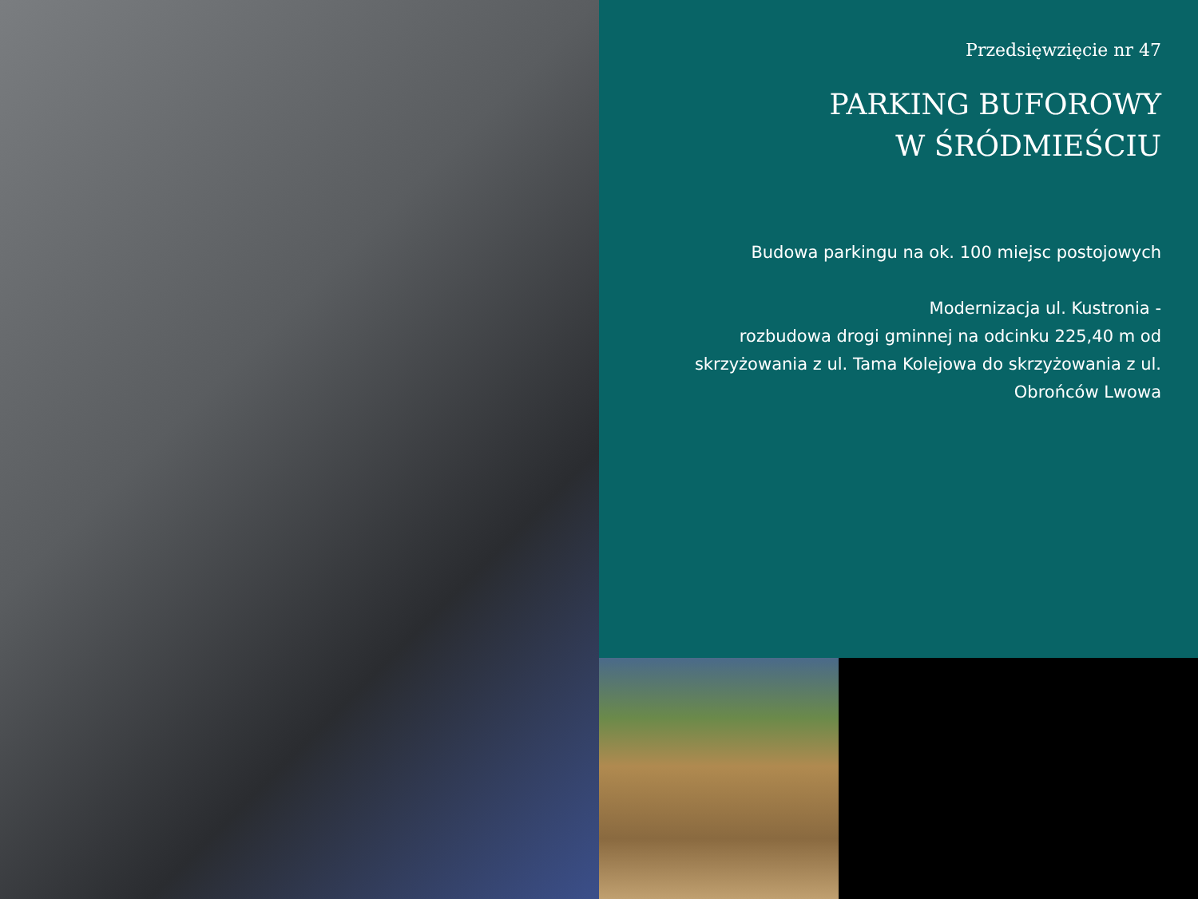Przedsięwzięcie nr 47
PARKING BUFOROWY
W ŚRÓDMIEŚCIU
Budowa parkingu na ok. 100 miejsc postojowych
Modernizacja ul. Kustronia -
rozbudowa drogi gminnej na odcinku 225,40 m od skrzyżowania z ul. Tama Kolejowa do skrzyżowania z ul. Obrońców Lwowa